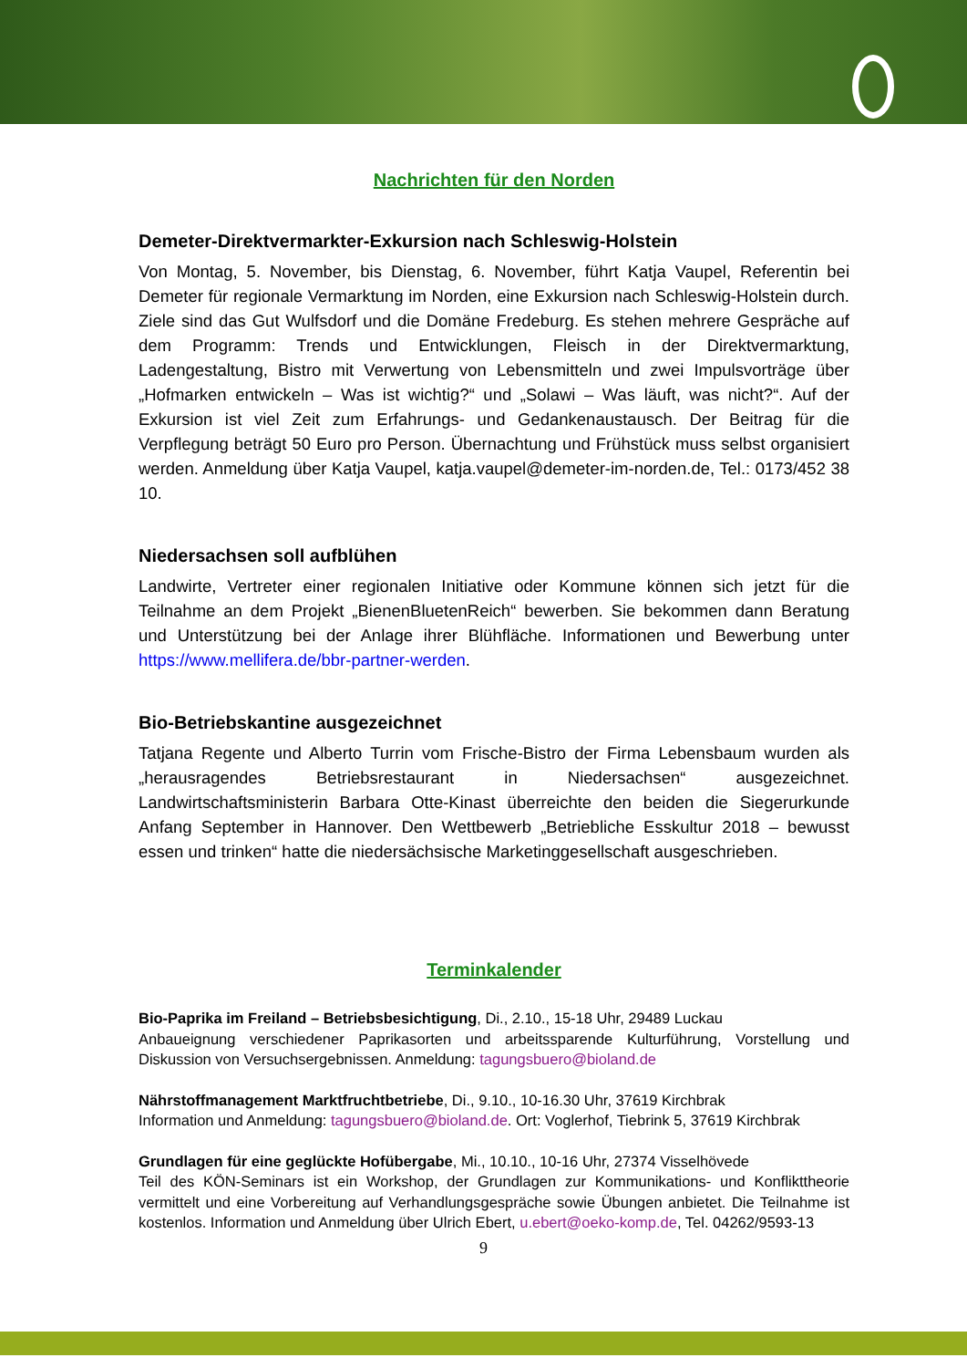Nachrichten für den Norden
Demeter-Direktvermarkter-Exkursion nach Schleswig-Holstein
Von Montag, 5. November, bis Dienstag, 6. November, führt Katja Vaupel, Referentin bei Demeter für regionale Vermarktung im Norden, eine Exkursion nach Schleswig-Holstein durch. Ziele sind das Gut Wulfsdorf und die Domäne Fredeburg. Es stehen mehrere Gespräche auf dem Programm: Trends und Entwicklungen, Fleisch in der Direktvermarktung, Ladengestaltung, Bistro mit Verwertung von Lebensmitteln und zwei Impulsvorträge über „Hofmarken entwickeln – Was ist wichtig?“ und „Solawi – Was läuft, was nicht?“. Auf der Exkursion ist viel Zeit zum Erfahrungs- und Gedankenaustausch. Der Beitrag für die Verpflegung beträgt 50 Euro pro Person. Übernachtung und Frühstück muss selbst organisiert werden. Anmeldung über Katja Vaupel, katja.vaupel@demeter-im-norden.de, Tel.: 0173/452 38 10.
Niedersachsen soll aufblühen
Landwirte, Vertreter einer regionalen Initiative oder Kommune können sich jetzt für die Teilnahme an dem Projekt „BienenBluetenReich“ bewerben. Sie bekommen dann Beratung und Unterstützung bei der Anlage ihrer Blühfläche. Informationen und Bewerbung unter https://www.mellifera.de/bbr-partner-werden.
Bio-Betriebskantine ausgezeichnet
Tatjana Regente und Alberto Turrin vom Frische-Bistro der Firma Lebensbaum wurden als „herausragendes Betriebsrestaurant in Niedersachsen“ ausgezeichnet. Landwirtschaftsministerin Barbara Otte-Kinast überreichte den beiden die Siegerurkunde Anfang September in Hannover. Den Wettbewerb „Betriebliche Esskultur 2018 – bewusst essen und trinken“ hatte die niedersächsische Marketinggesellschaft ausgeschrieben.
Terminkalender
Bio-Paprika im Freiland – Betriebsbesichtigung, Di., 2.10., 15-18 Uhr, 29489 Luckau
Anbaueignung verschiedener Paprikasorten und arbeitssparende Kulturführung, Vorstellung und Diskussion von Versuchsergebnissen. Anmeldung: tagungsbuero@bioland.de
Nährstoffmanagement Marktfruchtbetriebe, Di., 9.10., 10-16.30 Uhr, 37619 Kirchbrak
Information und Anmeldung: tagungsbuero@bioland.de. Ort: Voglerhof, Tiebrink 5, 37619 Kirchbrak
Grundlagen für eine geglückte Hofübergabe, Mi., 10.10., 10-16 Uhr, 27374 Visselhövede
Teil des KÖN-Seminars ist ein Workshop, der Grundlagen zur Kommunikations- und Konflikttheorie vermittelt und eine Vorbereitung auf Verhandlungsgespräche sowie Übungen anbietet. Die Teilnahme ist kostenlos. Information und Anmeldung über Ulrich Ebert, u.ebert@oeko-komp.de, Tel. 04262/9593-13
9